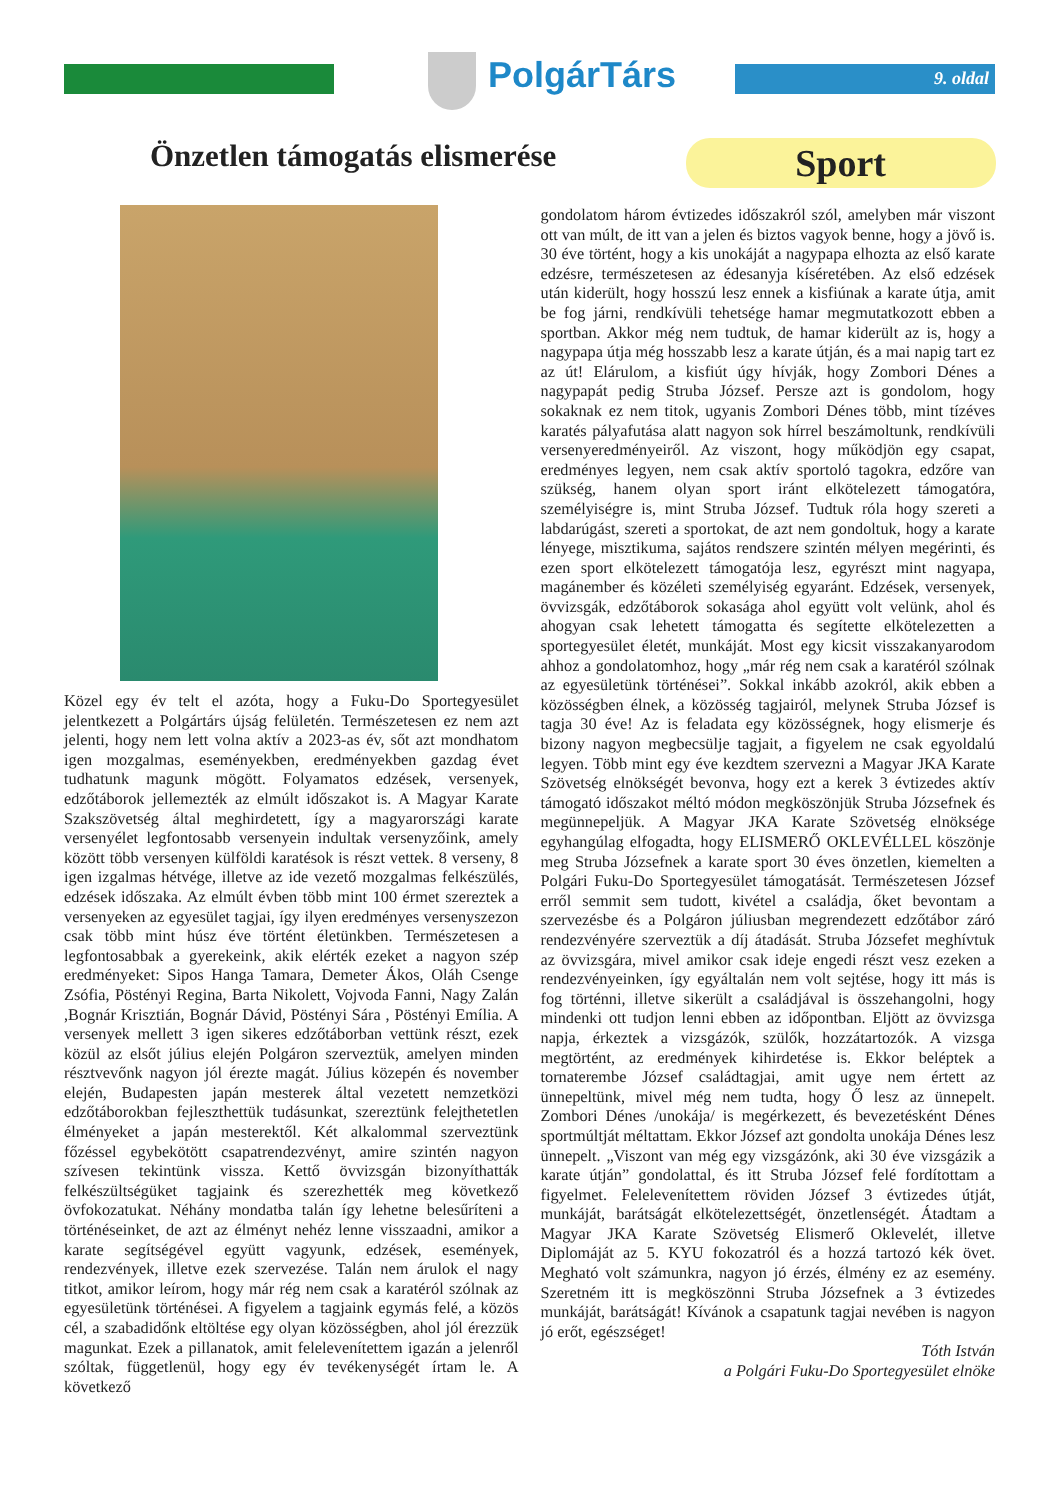PolgárTárs 9. oldal
Önzetlen támogatás elismerése Sport
Közel egy év telt el azóta, hogy a Fuku-Do Sportegyesület jelentkezett a Polgártárs újság felületén. Természetesen ez nem azt jelenti, hogy nem lett volna aktív a 2023-as év, sőt azt mondhatom igen mozgalmas, eseményekben, eredményekben gazdag évet tudhatunk magunk mögött. Folyamatos edzések, versenyek, edzőtáborok jellemezték az elmúlt időszakot is. A Magyar Karate Szakszövetség által meghirdetett, így a magyarországi karate versenyélet legfontosabb versenyein indultak versenyzőink, amely között több versenyen külföldi karatésok is részt vettek. 8 verseny, 8 igen izgalmas hétvége, illetve az ide vezető mozgalmas felkészülés, edzések időszaka. Az elmúlt évben több mint 100 érmet szereztek a versenyeken az egyesület tagjai, így ilyen eredményes versenyszezon csak több mint húsz éve történt életünkben. Természetesen a legfontosabbak a gyerekeink, akik elérték ezeket a nagyon szép eredményeket: Sipos Hanga Tamara, Demeter Ákos, Oláh Csenge Zsófia, Pöstényi Regina, Barta Nikolett, Vojvoda Fanni, Nagy Zalán ,Bognár Krisztián, Bognár Dávid, Pöstényi Sára , Pöstényi Emília. A versenyek mellett 3 igen sikeres edzőtáborban vettünk részt, ezek közül az elsőt július elején Polgáron szerveztük, amelyen minden résztvevőnk nagyon jól érezte magát. Július közepén és november elején, Budapesten japán mesterek által vezetett nemzetközi edzőtáborokban fejleszthettük tudásunkat, szereztünk felejthetetlen élményeket a japán mesterektől. Két alkalommal szerveztünk főzéssel egybekötött csapatrendezvényt, amire szintén nagyon szívesen tekintünk vissza. Kettő övvizsgán bizonyíthatták felkészültségüket tagjaink és szerezhették meg következő övfokozatukat. Néhány mondatba talán így lehetne belesűríteni a történéseinket, de azt az élményt nehéz lenne visszaadni, amikor a karate segítségével együtt vagyunk, edzések, események, rendezvények, illetve ezek szervezése. Talán nem árulok el nagy titkot, amikor leírom, hogy már rég nem csak a karatéról szólnak az egyesületünk történései. A figyelem a tagjaink egymás felé, a közös cél, a szabadidőnk eltöltése egy olyan közösségben, ahol jól érezzük magunkat. Ezek a pillanatok, amit felelevenítettem igazán a jelenről szóltak, függetlenül, hogy egy év tevékenységét írtam le. A következő
gondolatom három évtizedes időszakról szól, amelyben már viszont ott van múlt, de itt van a jelen és biztos vagyok benne, hogy a jövő is. 30 éve történt, hogy a kis unokáját a nagypapa elhozta az első karate edzésre, természetesen az édesanyja kíséretében. Az első edzések után kiderült, hogy hosszú lesz ennek a kisfiúnak a karate útja, amit be fog járni, rendkívüli tehetsége hamar megmutatkozott ebben a sportban. Akkor még nem tudtuk, de hamar kiderült az is, hogy a nagypapa útja még hosszabb lesz a karate útján, és a mai napig tart ez az út! Elárulom, a kisfiút úgy hívják, hogy Zombori Dénes a nagypapát pedig Struba József. Persze azt is gondolom, hogy sokaknak ez nem titok, ugyanis Zombori Dénes több, mint tízéves karatés pályafutása alatt nagyon sok hírrel beszámoltunk, rendkívüli versenyeredményeiről. Az viszont, hogy működjön egy csapat, eredményes legyen, nem csak aktív sportoló tagokra, edzőre van szükség, hanem olyan sport iránt elkötelezett támogatóra, személyiségre is, mint Struba József. Tudtuk róla hogy szereti a labdarúgást, szereti a sportokat, de azt nem gondoltuk, hogy a karate lényege, misztikuma, sajátos rendszere szintén mélyen megérinti, és ezen sport elkötelezett támogatója lesz, egyrészt mint nagyapa, magánember és közéleti személyiség egyaránt. Edzések, versenyek, övvizsgák, edzőtáborok sokasága ahol együtt volt velünk, ahol és ahogyan csak lehetett támogatta és segítette elkötelezetten a sportegyesület életét, munkáját. Most egy kicsit visszakanyarodom ahhoz a gondolatomhoz, hogy „már rég nem csak a karatéról szólnak az egyesületünk történései”. Sokkal inkább azokról, akik ebben a közösségben élnek, a közösség tagjairól, melynek Struba József is tagja 30 éve! Az is feladata egy közösségnek, hogy elismerje és bizony nagyon megbecsülje tagjait, a figyelem ne csak egyoldalú legyen. Több mint egy éve kezdtem szervezni a Magyar JKA Karate Szövetség elnökségét bevonva, hogy ezt a kerek 3 évtizedes aktív támogató időszakot méltó módon megköszönjük Struba Józsefnek és megünnepeljük. A Magyar JKA Karate Szövetség elnöksége egyhangúlag elfogadta, hogy ELISMERŐ OKLEVÉLLEL köszönje meg Struba Józsefnek a karate sport 30 éves önzetlen, kiemelten a Polgári Fuku-Do Sportegyesület támogatását. Természetesen József erről semmit sem tudott, kivétel a családja, őket bevontam a szervezésbe és a Polgáron júliusban megrendezett edzőtábor záró rendezvényére szerveztük a díj átadását. Struba Józsefet meghívtuk az övvizsgára, mivel amikor csak ideje engedi részt vesz ezeken a rendezvényeinken, így egyáltalán nem volt sejtése, hogy itt más is fog történni, illetve sikerült a családjával is összehangolni, hogy mindenki ott tudjon lenni ebben az időpontban. Eljött az övvizsga napja, érkeztek a vizsgázók, szülők, hozzátartozók. A vizsga megtörtént, az eredmények kihirdetése is. Ekkor beléptek a tornaterembe József családtagjai, amit ugye nem értett az ünnepeltünk, mivel még nem tudta, hogy Ő lesz az ünnepelt. Zombori Dénes /unokája/ is megérkezett, és bevezetésként Dénes sportmúltját méltattam. Ekkor József azt gondolta unokája Dénes lesz ünnepelt. „Viszont van még egy vizsgázónk, aki 30 éve vizsgázik a karate útján” gondolattal, és itt Struba József felé fordítottam a figyelmet. Felelevenítettem röviden József 3 évtizedes útját, munkáját, barátságát elkötelezettségét, önzetlenségét. Átadtam a Magyar JKA Karate Szövetség Elismerő Oklevelét, illetve Diplomáját az 5. KYU fokozatról és a hozzá tartozó kék övet. Megható volt számunkra, nagyon jó érzés, élmény ez az esemény. Szeretném itt is megköszönni Struba Józsefnek a 3 évtizedes munkáját, barátságát! Kívánok a csapatunk tagjai nevében is nagyon jó erőt, egészséget!
Tóth István
a Polgári Fuku-Do Sportegyesület elnöke